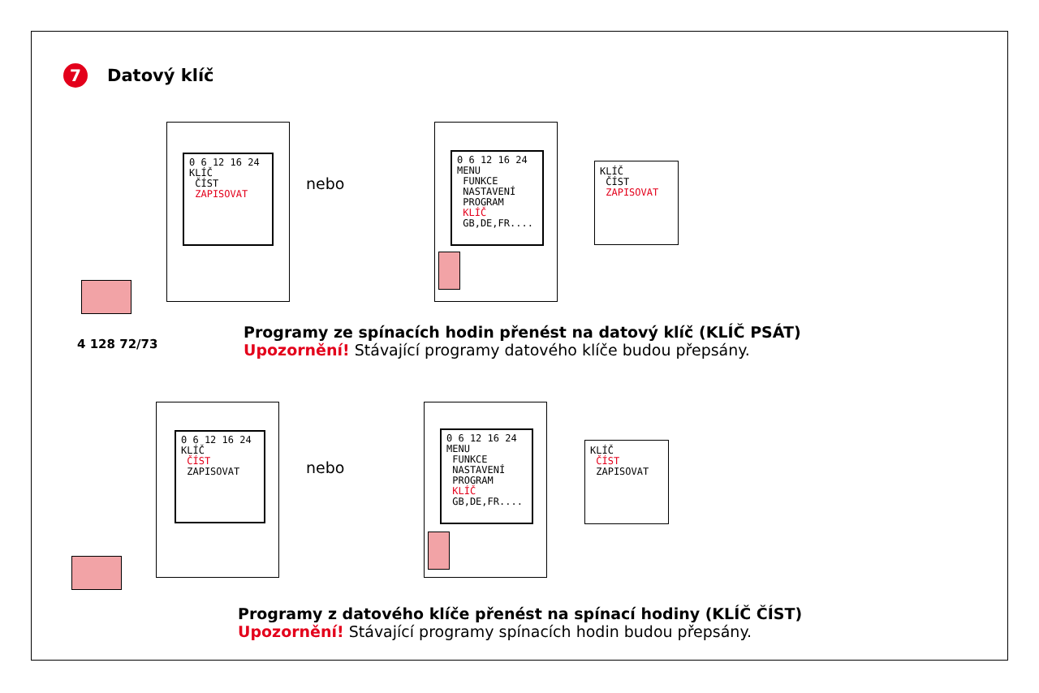7 Datový klíč
0 6 12 16 24
KLÍČ
ČÍST
ZAPISOVAT
nebo
0 6 12 16 24
MENU
FUNKCE
NASTAVENÍ
PROGRAM
KLÍČ
GB,DE,FR....
KLÍČ
ČÍST
ZAPISOVAT
4 128 72/73
Programy ze spínacích hodin přenést na datový klíč (KLÍČ PSÁT)
Upozornění! Stávající programy datového klíče budou přepsány.
0 6 12 16 24
KLÍČ
ČÍST
ZAPISOVAT
nebo
0 6 12 16 24
MENU
FUNKCE
NASTAVENÍ
PROGRAM
KLÍČ
GB,DE,FR....
KLÍČ
ČÍST
ZAPISOVAT
Programy z datového klíče přenést na spínací hodiny (KLÍČ ČÍST)
Upozornění! Stávající programy spínacích hodin budou přepsány.